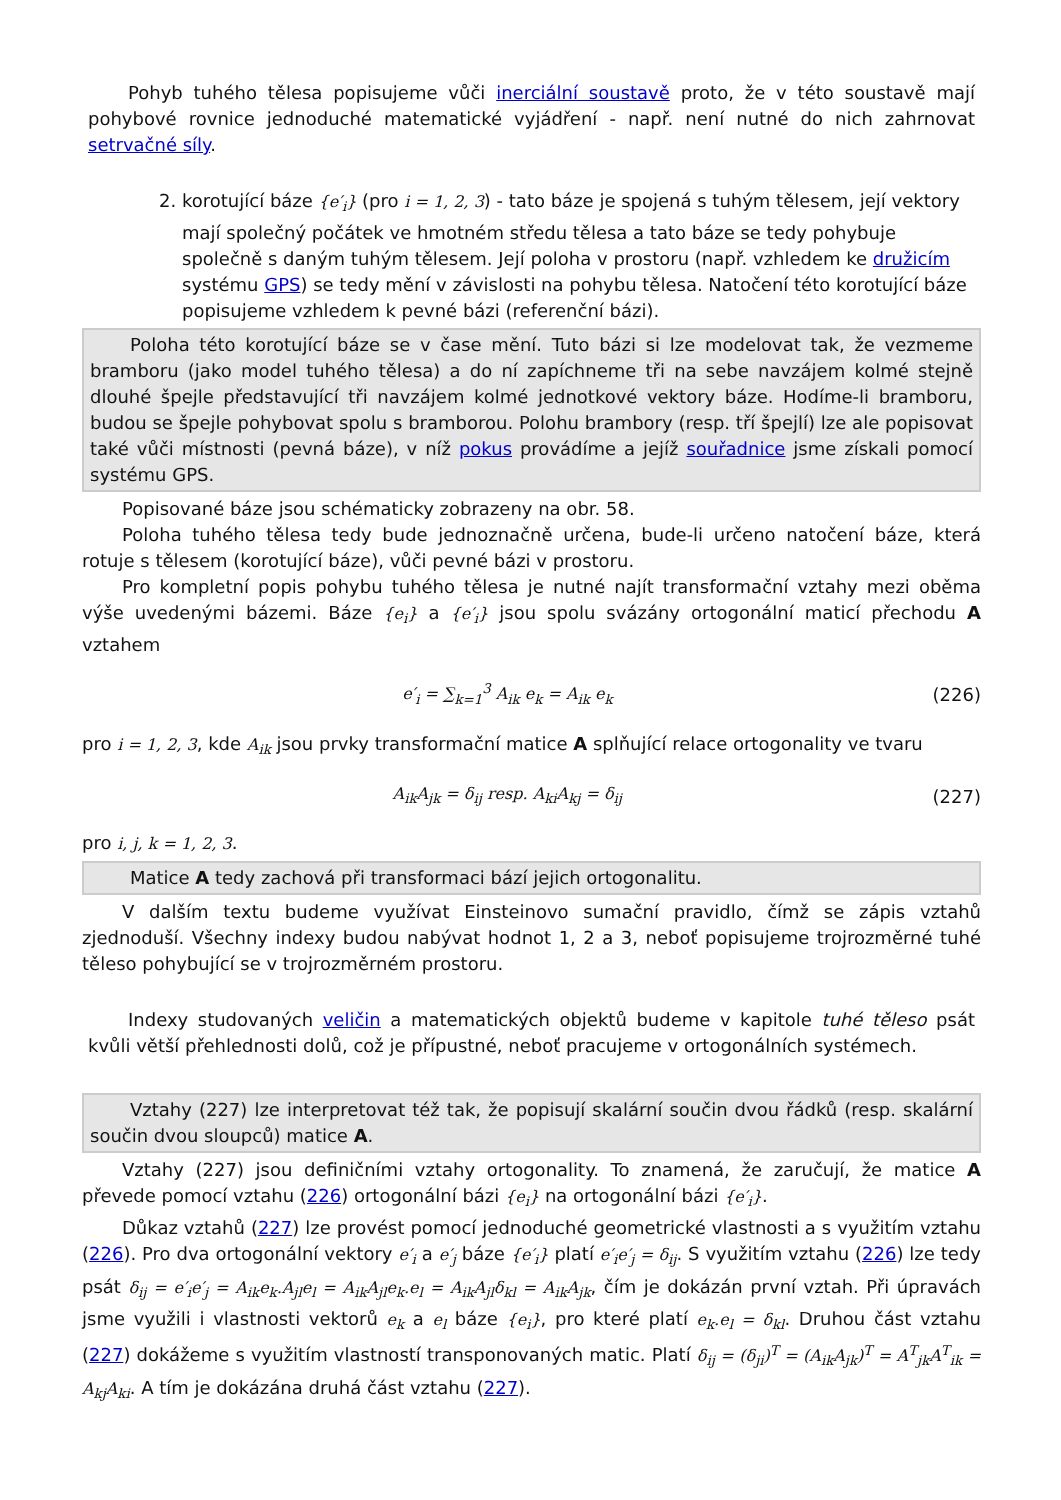Pohyb tuhého tělesa popisujeme vůči inerciální soustavě proto, že v této soustavě mají pohybové rovnice jednoduché matematické vyjádření - např. není nutné do nich zahrnovat setrvačné síly.
2. korotující báze {e′<sub>i</sub>} (pro i = 1, 2, 3) - tato báze je spojená s tuhým tělesem, její vektory mají společný počátek ve hmotném středu tělesa a tato báze se tedy pohybuje společně s daným tuhým tělesem. Její poloha v prostoru (např. vzhledem ke družicím systému GPS) se tedy mění v závislosti na pohybu tělesa. Natočení této korotující báze popisujeme vzhledem k pevné bázi (referenční bázi).
Poloha této korotující báze se v čase mění. Tuto bázi si lze modelovat tak, že vezmeme bramboru (jako model tuhého tělesa) a do ní zapíchneme tři na sebe navzájem kolmé stejně dlouhé špejle představující tři navzájem kolmé jednotkové vektory báze. Hodíme-li bramboru, budou se špejle pohybovat spolu s bramborou. Polohu brambory (resp. tří špejlí) lze ale popisovat také vůči místnosti (pevná báze), v níž pokus provádíme a jejíž souřadnice jsme získali pomocí systému GPS.
Popisované báze jsou schématicky zobrazeny na obr. 58.
Poloha tuhého tělesa tedy bude jednoznačně určena, bude-li určeno natočení báze, která rotuje s tělesem (korotující báze), vůči pevné bázi v prostoru.
Pro kompletní popis pohybu tuhého tělesa je nutné najít transformační vztahy mezi oběma výše uvedenými bázemi. Báze {e<sub>i</sub>} a {e′<sub>i</sub>} jsou spolu svázány ortogonální maticí přechodu A vztahem
e′<sub>i</sub> = ∑<sub>k=1</sub><sup>3</sup> A<sub>ik</sub> e<sub>k</sub> = A<sub>ik</sub> e<sub>k</sub> (226)
pro i = 1, 2, 3, kde A<sub>ik</sub> jsou prvky transformační matice A splňující relace ortogonality ve tvaru
A<sub>ik</sub>A<sub>jk</sub> = δ<sub>ij</sub> resp. A<sub>ki</sub>A<sub>kj</sub> = δ<sub>ij</sub> (227)
pro i, j, k = 1, 2, 3.
Matice A tedy zachová při transformaci bází jejich ortogonalitu.
V dalším textu budeme využívat Einsteinovo sumační pravidlo, čímž se zápis vztahů zjednoduší. Všechny indexy budou nabývat hodnot 1, 2 a 3, neboť popisujeme trojrozměrné tuhé těleso pohybující se v trojrozměrném prostoru.
Indexy studovaných veličin a matematických objektů budeme v kapitole tuhé těleso psát kvůli větší přehlednosti dolů, což je přípustné, neboť pracujeme v ortogonálních systémech.
Vztahy (227) lze interpretovat též tak, že popisují skalární součin dvou řádků (resp. skalární součin dvou sloupců) matice A.
Vztahy (227) jsou definičními vztahy ortogonality. To znamená, že zaručují, že matice A převede pomocí vztahu (226) ortogonální bázi {e<sub>i</sub>} na ortogonální bázi {e′<sub>i</sub>}.
Důkaz vztahů (227) lze provést pomocí jednoduché geometrické vlastnosti a s využitím vztahu (226). Pro dva ortogonální vektory e′<sub>i</sub> a e′<sub>j</sub> báze {e′<sub>i</sub>} platí e′<sub>i</sub>e′<sub>j</sub> = δ<sub>ij</sub>. S využitím vztahu (226) lze tedy psát δ<sub>ij</sub> = e′<sub>i</sub>e′<sub>j</sub> = A<sub>ik</sub>e<sub>k</sub>.A<sub>jl</sub>e<sub>l</sub> = A<sub>ik</sub>A<sub>jl</sub>e<sub>k</sub>.e<sub>l</sub> = A<sub>ik</sub>A<sub>jl</sub>δ<sub>kl</sub> = A<sub>ik</sub>A<sub>jk</sub>, čím je dokázán první vztah. Při úpravách jsme využili i vlastnosti vektorů e<sub>k</sub> a e<sub>l</sub> báze {e<sub>i</sub>}, pro které platí e<sub>k</sub>.e<sub>l</sub> = δ<sub>kl</sub>. Druhou část vztahu (227) dokážeme s využitím vlastností transponovaných matic. Platí δ<sub>ij</sub> = (δ<sub>ji</sub>)<sup>T</sup> = (A<sub>ik</sub>A<sub>jk</sub>)<sup>T</sup> = A<sup>T</sup><sub>jk</sub>A<sup>T</sup><sub>ik</sub> = A<sub>kj</sub>A<sub>ki</sub>. A tím je dokázána druhá část vztahu (227).